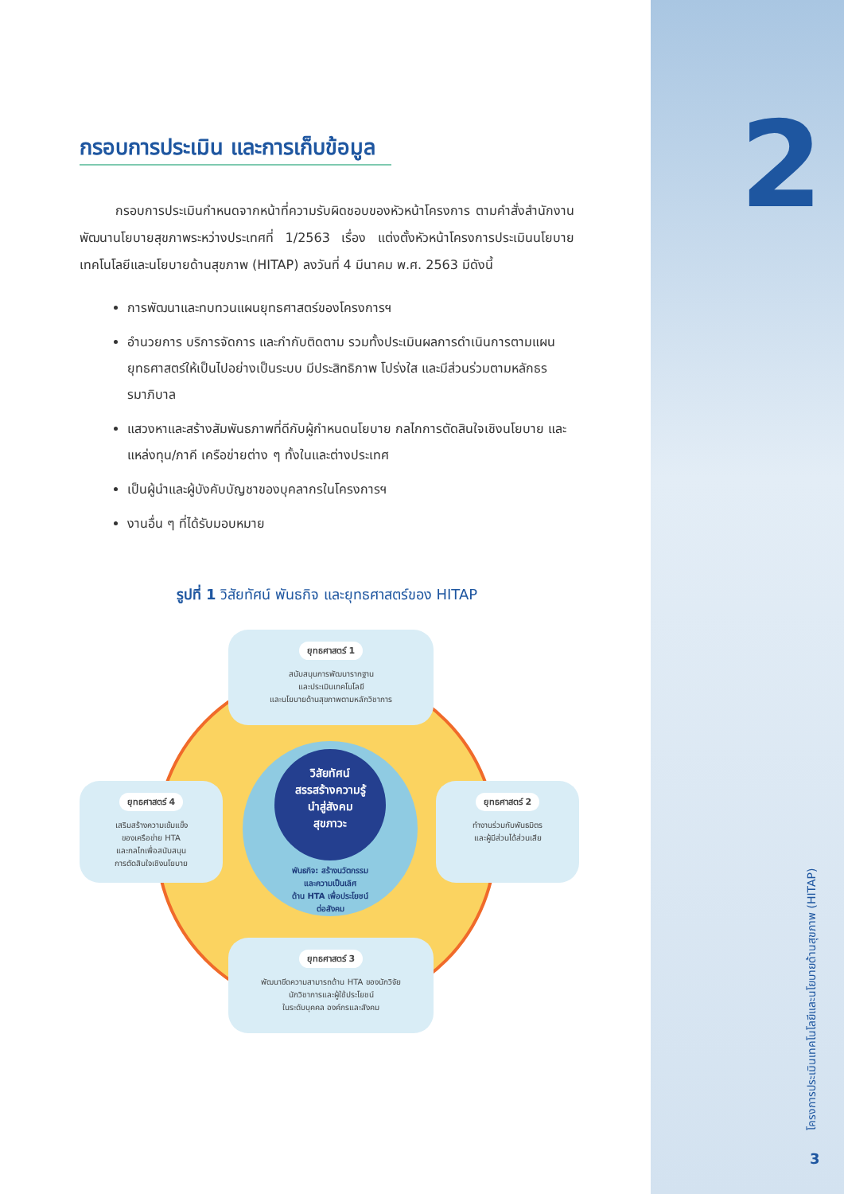2
กรอบการประเมิน และการเก็บข้อมูล
กรอบการประเมินกำหนดจากหน้าที่ความรับผิดชอบของหัวหน้าโครงการ ตามคำสั่งสำนักงานพัฒนานโยบายสุขภาพระหว่างประเทศที่ 1/2563 เรื่อง แต่งตั้งหัวหน้าโครงการประเมินนโยบายเทคโนโลยีและนโยบายด้านสุขภาพ (HITAP) ลงวันที่ 4 มีนาคม พ.ศ. 2563 มีดังนี้
การพัฒนาและทบทวนแผนยุทธศาสตร์ของโครงการฯ
อำนวยการ บริการจัดการ และกำกับติดตาม รวมทั้งประเมินผลการดำเนินการตามแผนยุทธศาสตร์ให้เป็นไปอย่างเป็นระบบ มีประสิทธิภาพ โปร่งใส และมีส่วนร่วมตามหลักธรรมาภิบาล
แสวงหาและสร้างสัมพันธภาพที่ดีกับผู้กำหนดนโยบาย กลไกการตัดสินใจเชิงนโยบาย และแหล่งทุน/ภาคี เครือข่ายต่าง ๆ ทั้งในและต่างประเทศ
เป็นผู้นำและผู้บังคับบัญชาของบุคลากรในโครงการฯ
งานอื่น ๆ ที่ได้รับมอบหมาย
รูปที่ 1 วิสัยทัศน์ พันธกิจ และยุทธศาสตร์ของ HITAP
วิสัยทัศน์
สรรสร้างความรู้
นำสู่สังคม
สุขภาวะ
พันธกิจ: สร้างนวัตกรรม
และความเป็นเลิศ
ด้าน HTA เพื่อประโยชน์
ต่อสังคม
ยุทธศาสตร์ 1
สนับสนุนการพัฒนารากฐาน
และประเมินเทคโนโลยี
และนโยบายด้านสุขภาพตามหลักวิชาการ
ยุทธศาสตร์ 2
ทำงานร่วมกับพันธมิตร
และผู้มีส่วนได้ส่วนเสีย
ยุทธศาสตร์ 3
พัฒนาขีดความสามารถด้าน HTA ของนักวิจัย
นักวิชาการและผู้ใช้ประโยชน์
ในระดับบุคคล องค์กรและสังคม
ยุทธศาสตร์ 4
เสริมสร้างความเข้มแข็ง
ของเครือข่าย HTA
และกลไกเพื่อสนับสนุน
การตัดสินใจเชิงนโยบาย
โครงการประเมินเทคโนโลยีและนโยบายด้านสุขภาพ (HITAP)
3